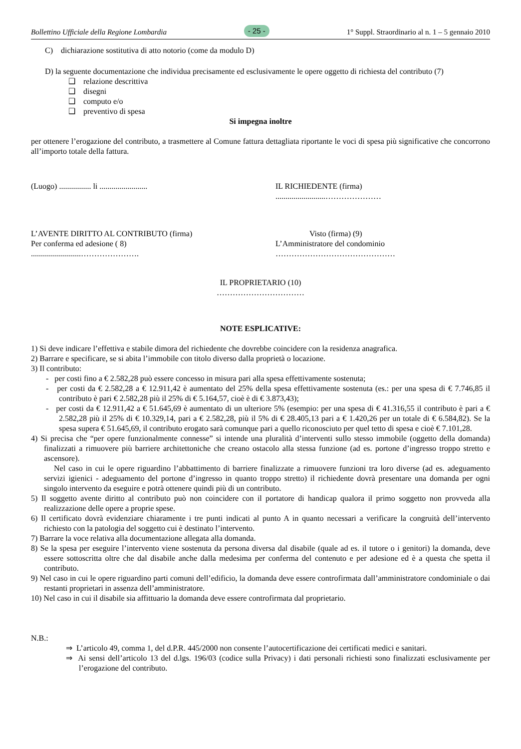Bollettino Ufficiale della Regione Lombardia - 25 - 1° Suppl. Straordinario al n. 1 – 5 gennaio 2010
C) dichiarazione sostitutiva di atto notorio (come da modulo D)
D) la seguente documentazione che individua precisamente ed esclusivamente le opere oggetto di richiesta del contributo (7)
❑ relazione descrittiva
❑ disegni
❑ computo e/o
❑ preventivo di spesa
Si impegna inoltre
per ottenere l’erogazione del contributo, a trasmettere al Comune fattura dettagliata riportante le voci di spesa più significative che concorrono all’importo totale della fattura.
(Luogo) ................ li ........................
IL RICHIEDENTE (firma)
.........................…………………
L’AVENTE DIRITTO AL CONTRIBUTO (firma)
Per conferma ed adesione ( 8)
.........................………………….
Visto (firma) (9)
L’Amministratore del condominio
………………………………………
IL PROPRIETARIO (10)
……………………………
NOTE ESPLICATIVE:
1) Si deve indicare l’effettiva e stabile dimora del richiedente che dovrebbe coincidere con la residenza anagrafica.
2) Barrare e specificare, se si abita l’immobile con titolo diverso dalla proprietà o locazione.
3) Il contributo:
- per costi fino a € 2.582,28 può essere concesso in misura pari alla spesa effettivamente sostenuta;
- per costi da € 2.582,28 a € 12.911,42 è aumentato del 25% della spesa effettivamente sostenuta (es.: per una spesa di € 7.746,85 il contributo è pari € 2.582,28 più il 25% di € 5.164,57, cioè è di € 3.873,43);
- per costi da € 12.911,42 a € 51.645,69 è aumentato di un ulteriore 5% (esempio: per una spesa di € 41.316,55 il contributo è pari a € 2.582,28 più il 25% di € 10.329,14, pari a € 2.582,28, più il 5% di € 28.405,13 pari a € 1.420,26 per un totale di € 6.584,82). Se la spesa supera € 51.645,69, il contributo erogato sarà comunque pari a quello riconosciuto per quel tetto di spesa e cioè € 7.101,28.
4) Si precisa che “per opere funzionalmente connesse” si intende una pluralità d’interventi sullo stesso immobile (oggetto della domanda) finalizzati a rimuovere più barriere architettoniche che creano ostacolo alla stessa funzione (ad es. portone d’ingresso troppo stretto e ascensore).
Nel caso in cui le opere riguardino l’abbattimento di barriere finalizzate a rimuovere funzioni tra loro diverse (ad es. adeguamento servizi igienici - adeguamento del portone d’ingresso in quanto troppo stretto) il richiedente dovrà presentare una domanda per ogni singolo intervento da eseguire e potrà ottenere quindi più di un contributo.
5) Il soggetto avente diritto al contributo può non coincidere con il portatore di handicap qualora il primo soggetto non provveda alla realizzazione delle opere a proprie spese.
6) Il certificato dovrà evidenziare chiaramente i tre punti indicati al punto A in quanto necessari a verificare la congruità dell’intervento richiesto con la patologia del soggetto cui è destinato l’intervento.
7) Barrare la voce relativa alla documentazione allegata alla domanda.
8) Se la spesa per eseguire l’intervento viene sostenuta da persona diversa dal disabile (quale ad es. il tutore o i genitori) la domanda, deve essere sottoscritta oltre che dal disabile anche dalla medesima per conferma del contenuto e per adesione ed è a questa che spetta il contributo.
9) Nel caso in cui le opere riguardino parti comuni dell’edificio, la domanda deve essere controfirmata dall’amministratore condominiale o dai restanti proprietari in assenza dell’amministratore.
10) Nel caso in cui il disabile sia affittuario la domanda deve essere controfirmata dal proprietario.
N.B.:
⇒ L’articolo 49, comma 1, del d.P.R. 445/2000 non consente l’autocertificazione dei certificati medici e sanitari.
⇒ Ai sensi dell’articolo 13 del d.lgs. 196/03 (codice sulla Privacy) i dati personali richiesti sono finalizzati esclusivamente per l’erogazione del contributo.